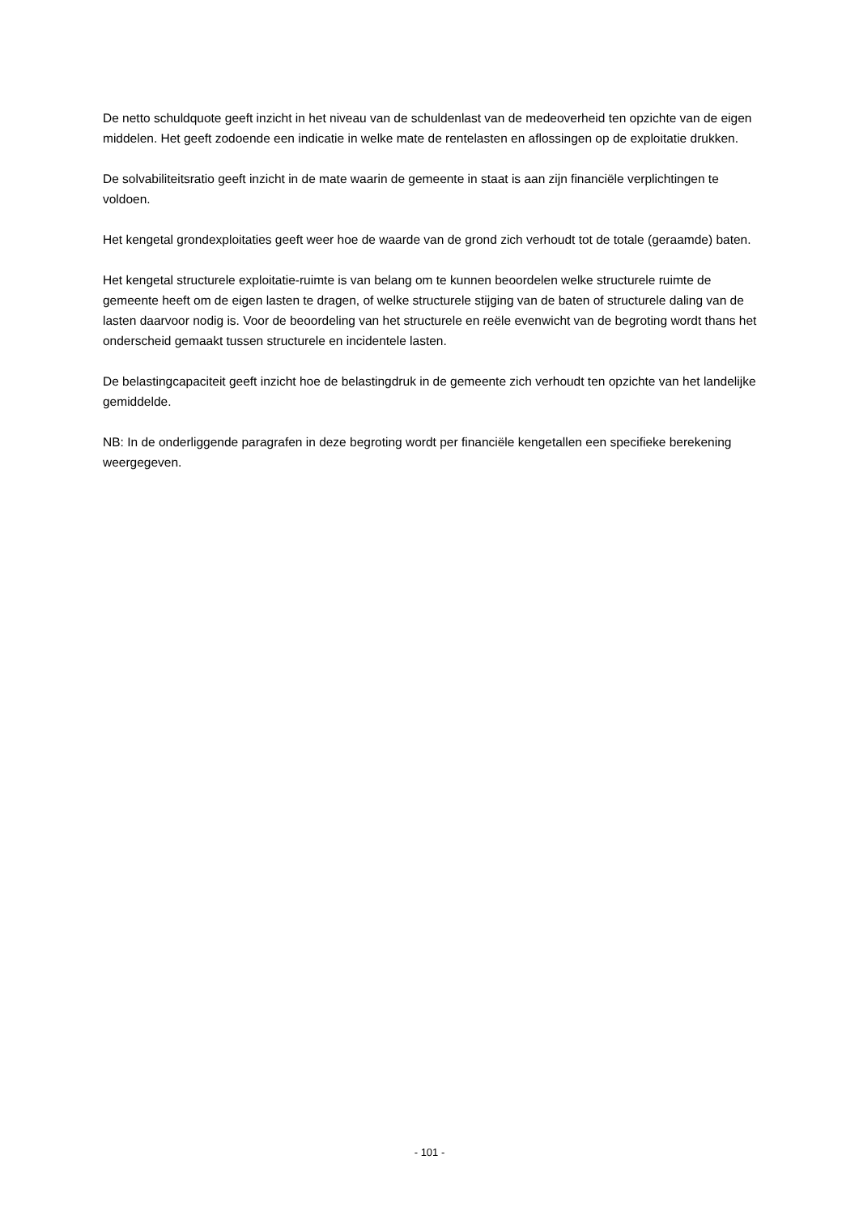De netto schuldquote geeft inzicht in het niveau van de schuldenlast van de medeoverheid ten opzichte van de eigen middelen. Het geeft zodoende een indicatie in welke mate de rentelasten en aflossingen op de exploitatie drukken.
De solvabiliteitsratio geeft inzicht in de mate waarin de gemeente in staat is aan zijn financiële verplichtingen te voldoen.
Het kengetal grondexploitaties geeft weer hoe de waarde van de grond zich verhoudt tot de totale (geraamde) baten.
Het kengetal structurele exploitatie-ruimte is van belang om te kunnen beoordelen welke structurele ruimte de gemeente heeft om de eigen lasten te dragen, of welke structurele stijging van de baten of structurele daling van de lasten daarvoor nodig is. Voor de beoordeling van het structurele en reële evenwicht van de begroting wordt thans het onderscheid gemaakt tussen structurele en incidentele lasten.
De belastingcapaciteit geeft inzicht hoe de belastingdruk in de gemeente zich verhoudt ten opzichte van het landelijke gemiddelde.
NB: In de onderliggende paragrafen in deze begroting wordt per financiële kengetallen een specifieke berekening weergegeven.
- 101 -